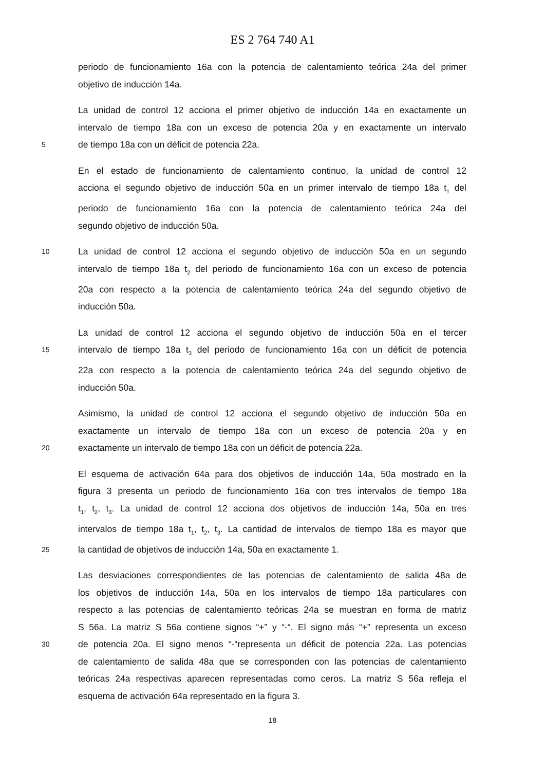ES 2 764 740 A1
periodo de funcionamiento 16a con la potencia de calentamiento teórica 24a del primer
objetivo de inducción 14a.
La unidad de control 12 acciona el primer objetivo de inducción 14a en exactamente un
intervalo de tiempo 18a con un exceso de potencia 20a y en exactamente un intervalo
5 de tiempo 18a con un déficit de potencia 22a.
En el estado de funcionamiento de calentamiento continuo, la unidad de control 12
acciona el segundo objetivo de inducción 50a en un primer intervalo de tiempo 18a t<sub>1</sub> del
periodo de funcionamiento 16a con la potencia de calentamiento teórica 24a del
segundo objetivo de inducción 50a.
10 La unidad de control 12 acciona el segundo objetivo de inducción 50a en un segundo
intervalo de tiempo 18a t<sub>2</sub> del periodo de funcionamiento 16a con un exceso de potencia
20a con respecto a la potencia de calentamiento teórica 24a del segundo objetivo de
inducción 50a.
La unidad de control 12 acciona el segundo objetivo de inducción 50a en el tercer
15 intervalo de tiempo 18a t<sub>3</sub> del periodo de funcionamiento 16a con un déficit de potencia
22a con respecto a la potencia de calentamiento teórica 24a del segundo objetivo de
inducción 50a.
Asimismo, la unidad de control 12 acciona el segundo objetivo de inducción 50a en
exactamente un intervalo de tiempo 18a con un exceso de potencia 20a y en
20 exactamente un intervalo de tiempo 18a con un déficit de potencia 22a.
El esquema de activación 64a para dos objetivos de inducción 14a, 50a mostrado en la
figura 3 presenta un periodo de funcionamiento 16a con tres intervalos de tiempo 18a
t<sub>1</sub>, t<sub>2</sub>, t<sub>3</sub>. La unidad de control 12 acciona dos objetivos de inducción 14a, 50a en tres
intervalos de tiempo 18a t<sub>1</sub>, t<sub>2</sub>, t<sub>3</sub>. La cantidad de intervalos de tiempo 18a es mayor que
25 la cantidad de objetivos de inducción 14a, 50a en exactamente 1.
Las desviaciones correspondientes de las potencias de calentamiento de salida 48a de
los objetivos de inducción 14a, 50a en los intervalos de tiempo 18a particulares con
respecto a las potencias de calentamiento teóricas 24a se muestran en forma de matriz
S 56a. La matriz S 56a contiene signos “+” y “-“. El signo más “+” representa un exceso
30 de potencia 20a. El signo menos “-“representa un déficit de potencia 22a. Las potencias
de calentamiento de salida 48a que se corresponden con las potencias de calentamiento
teóricas 24a respectivas aparecen representadas como ceros. La matriz S 56a refleja el
esquema de activación 64a representado en la figura 3.
18